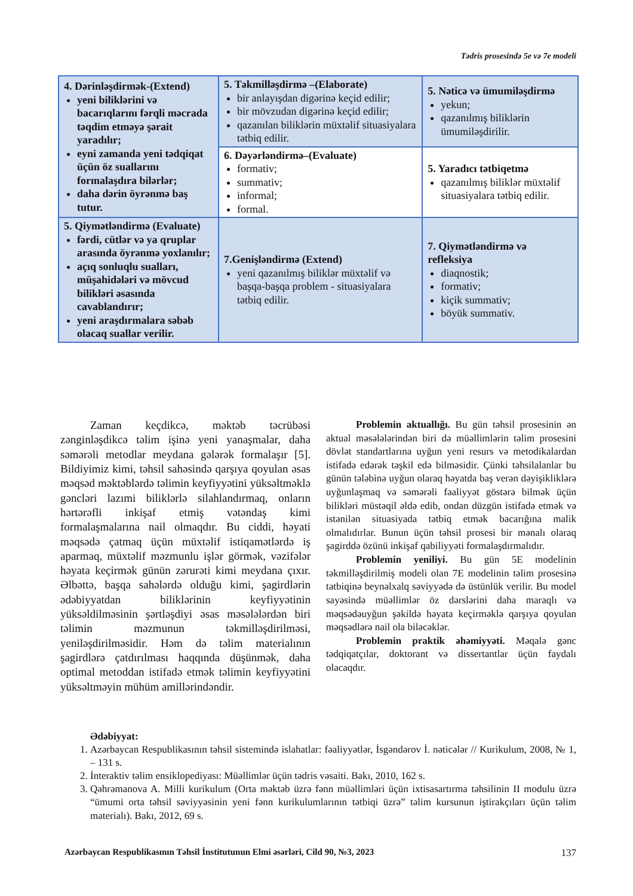Tədris prosesində 5e və 7e modeli
| 4. Dərinləşdirmək-(Extend) yeni biliklərini və bacarıqlarını fərqli məcrada təqdim etməyə şərait yaradılır; eyni zamanda yeni tədqiqat üçün öz suallarını formalaşdıra bilərlər; daha dərin öyrənmə baş tutur. | 5. Təkmilləşdirmə –(Elaborate) bir anlayışdan digərinə keçid edilir; bir mövzudan digərinə keçid edilir; qazanılan biliklərin müxtəlif situasiyalara tətbiq edilir. | 5. Nəticə və ümumiləşdirmə yekun; qazanılmış biliklərin ümumiləşdirilir. |
| | 6. Dəyərləndirmə–(Evaluate) formativ; summativ; informal; formal. | 5. Yaradıcı tətbiqetmə qazanılmış biliklər müxtəlif situasiyalara tətbiq edilir. |
| 5. Qiymətləndirmə (Evaluate) fərdi, cütlər və ya qruplar arasında öyrənmə yoxlanılır; açıq sonluqlu sualları, müşahidələri və mövcud bilikləri əsasında cavablandırır; yeni araşdırmalara səbəb olacaq suallar verilir. | 7.Genişləndirmə (Extend) yeni qazanılmış biliklər müxtəlif və başqa-başqa problem - situasiyalara tətbiq edilir. | 7. Qiymətləndirmə və refleksiya diaqnostik; formativ; kiçik summativ; böyük summativ. |
Zaman keçdikcə, məktəb təcrübəsi zənginləşdikcə təlim işinə yeni yanaşmalar, daha səmərəli metodlar meydana gələrək formalaşır [5]. Bildiyimiz kimi, təhsil sahəsində qarşıya qoyulan əsas məqsəd məktəblərdə təlimin keyfiyyətini yüksəltməklə gəncləri lazımi biliklərlə silahlandırmaq, onların hərtərəfli inkişaf etmiş vətəndaş kimi formalaşmalarına nail olmaqdır. Bu ciddi, həyati məqsədə çatmaq üçün müxtəlif istiqamətlərdə iş aparmaq, müxtəlif məzmunlu işlər görmək, vəzifələr həyata keçirmək günün zərurəti kimi meydana çıxır. Əlbəttə, başqa sahələrdə olduğu kimi, şagirdlərin ədəbiyyatdan biliklərinin keyfiyyətinin yüksəldilməsinin şərtləşdiyi əsas məsələlərdən biri təlimin məzmunun təkmilləşdirilməsi, yeniləşdirilməsidir. Həm də təlim materialının şagirdlərə çatdırılması haqqında düşünmək, daha optimal metoddan istifadə etmək təlimin keyfiyyətini yüksəltməyin mühüm amillərindəndir.
Problemin aktuallığı. Bu gün təhsil prosesinin ən aktual məsələlərindən biri də müəllimlərin təlim prosesini dövlət standartlarına uyğun yeni resurs və metodikalardan istifadə edərək təşkil edə bilməsidir. Çünki təhsilalanlar bu günün tələbinə uyğun olaraq həyatda baş verən dəyişikliklərə uyğunlaşmaq və səmərəli fəaliyyət göstərə bilmək üçün bilikləri müstəqil əldə edib, ondan düzgün istifadə etmək və istənilən situasiyada tətbiq etmək bacarığına malik olmalıdırlar. Bunun üçün təhsil prosesi bir mənalı olaraq şagirddə özünü inkişaf qabiliyyəti formalaşdırmalıdır.
Problemin yeniliyi. Bu gün 5E modelinin təkmilləşdirilmiş modeli olan 7E modelinin təlim prosesinə tətbiqinə beynəlxalq səviyyədə də üstünlük verilir. Bu model sayəsində müəllimlər öz dərslərini daha maraqlı və məqsədəuyğun şəkildə həyata keçirməklə qarşıya qoyulan məqsədlərə nail ola biləcəklər.
Problemin praktik əhəmiyyəti. Məqalə gənc tədqiqatçılar, doktorant və dissertantlar üçün faydalı olacaqdır.
Ədəbiyyat:
1. Azərbaycan Respublikasının təhsil sistemində islahatlar: fəaliyyətlər, İsgəndərov İ. nəticələr // Kurikulum, 2008, № 1, – 131 s.
2. İnteraktiv təlim ensiklopediyası: Müəllimlər üçün tədris vəsaiti. Bakı, 2010, 162 s.
3. Qəhrəmanova A. Milli kurikulum (Orta məktəb üzrə fənn müəllimləri üçün ixtisasartırma təhsilinin II modulu üzrə “ümumi orta təhsil səviyyəsinin yeni fənn kurikulumlarının tətbiqi üzrə” təlim kursunun iştirakçıları üçün təlim materialı). Bakı, 2012, 69 s.
Azərbaycan Respublikasının Təhsil İnstitutunun Elmi əsərləri, Cild 90, №3, 2023 137